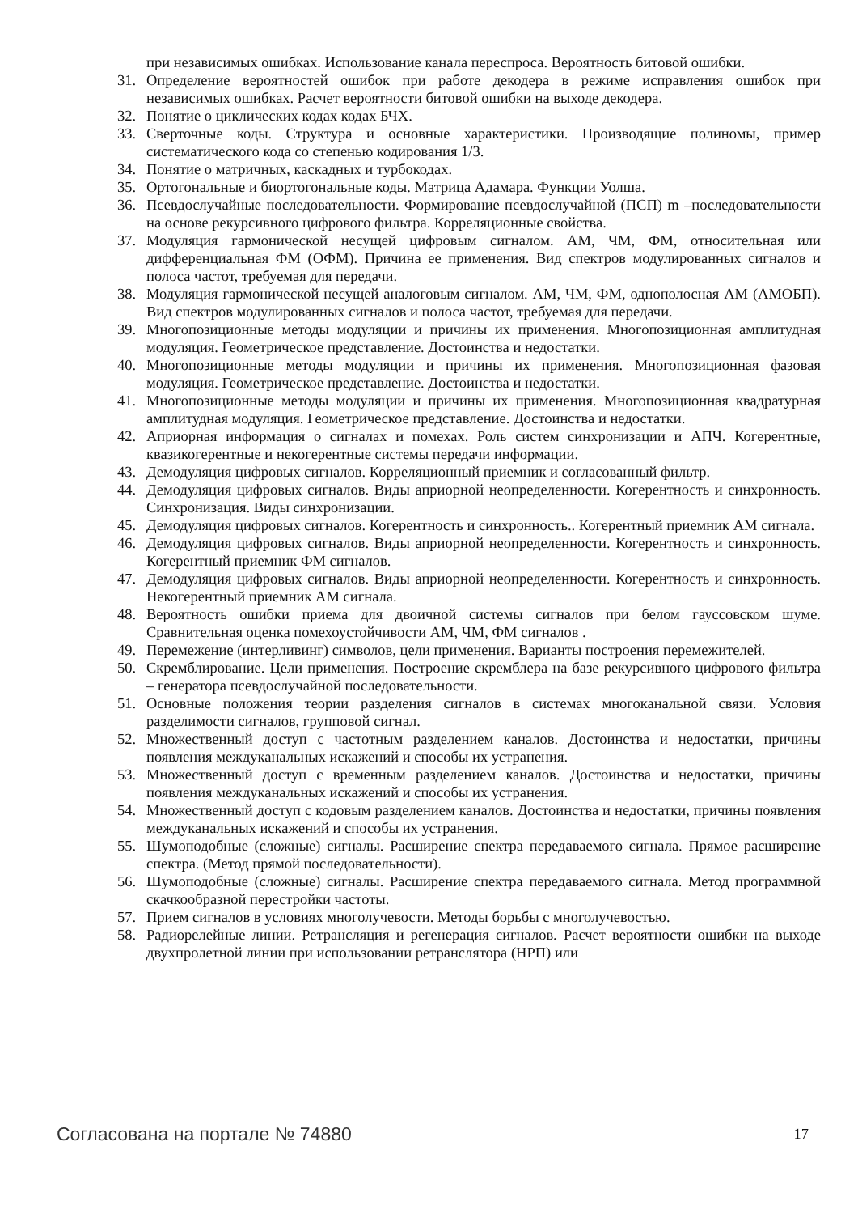при независимых ошибках. Использование канала переспроса. Вероятность битовой ошибки.
31. Определение вероятностей ошибок при работе декодера в режиме исправления ошибок при независимых ошибках. Расчет вероятности битовой ошибки на выходе декодера.
32. Понятие о циклических кодах кодах БЧХ.
33. Сверточные коды. Структура и основные характеристики. Производящие полиномы, пример систематического кода со степенью кодирования 1/3.
34. Понятие о матричных, каскадных и турбокодах.
35. Ортогональные и биортогональные коды. Матрица Адамара. Функции Уолша.
36. Псевдослучайные последовательности. Формирование псевдослучайной (ПСП) m –последовательности на основе рекурсивного цифрового фильтра. Корреляционные свойства.
37. Модуляция гармонической несущей цифровым сигналом. АМ, ЧМ, ФМ, относительная или дифференциальная ФМ (ОФМ). Причина ее применения. Вид спектров модулированных сигналов и полоса частот, требуемая для передачи.
38. Модуляция гармонической несущей аналоговым сигналом. АМ, ЧМ, ФМ, однополосная АМ (АМОБП). Вид спектров модулированных сигналов и полоса частот, требуемая для передачи.
39. Многопозиционные методы модуляции и причины их применения. Многопозиционная амплитудная модуляция. Геометрическое представление. Достоинства и недостатки.
40. Многопозиционные методы модуляции и причины их применения. Многопозиционная фазовая модуляция. Геометрическое представление. Достоинства и недостатки.
41. Многопозиционные методы модуляции и причины их применения. Многопозиционная квадратурная амплитудная модуляция. Геометрическое представление. Достоинства и недостатки.
42. Априорная информация о сигналах и помехах. Роль систем синхронизации и АПЧ. Когерентные, квазикогерентные и некогерентные системы передачи информации.
43. Демодуляция цифровых сигналов. Корреляционный приемник и согласованный фильтр.
44. Демодуляция цифровых сигналов. Виды априорной неопределенности. Когерентность и синхронность. Синхронизация. Виды синхронизации.
45. Демодуляция цифровых сигналов. Когерентность и синхронность.. Когерентный приемник АМ сигнала.
46. Демодуляция цифровых сигналов. Виды априорной неопределенности. Когерентность и синхронность. Когерентный приемник ФМ сигналов.
47. Демодуляция цифровых сигналов. Виды априорной неопределенности. Когерентность и синхронность. Некогерентный приемник АМ сигнала.
48. Вероятность ошибки приема для двоичной системы сигналов при белом гауссовском шуме. Сравнительная оценка помехоустойчивости АМ, ЧМ, ФМ сигналов .
49. Перемежение (интерливинг) символов, цели применения. Варианты построения перемежителей.
50. Скремблирование. Цели применения. Построение скремблера на базе рекурсивного цифрового фильтра – генератора псевдослучайной последовательности.
51. Основные положения теории разделения сигналов в системах многоканальной связи. Условия разделимости сигналов, групповой сигнал.
52. Множественный доступ с частотным разделением каналов. Достоинства и недостатки, причины появления междуканальных искажений и способы их устранения.
53. Множественный доступ с временным разделением каналов. Достоинства и недостатки, причины появления междуканальных искажений и способы их устранения.
54. Множественный доступ с кодовым разделением каналов. Достоинства и недостатки, причины появления междуканальных искажений и способы их устранения.
55. Шумоподобные (сложные) сигналы. Расширение спектра передаваемого сигнала. Прямое расширение спектра. (Метод прямой последовательности).
56. Шумоподобные (сложные) сигналы. Расширение спектра передаваемого сигнала. Метод программной скачкообразной перестройки частоты.
57. Прием сигналов в условиях многолучевости. Методы борьбы с многолучевостью.
58. Радиорелейные линии. Ретрансляция и регенерация сигналов. Расчет вероятности ошибки на выходе двухпролетной линии при использовании ретранслятора (НРП) или
Согласована на портале № 74880 17